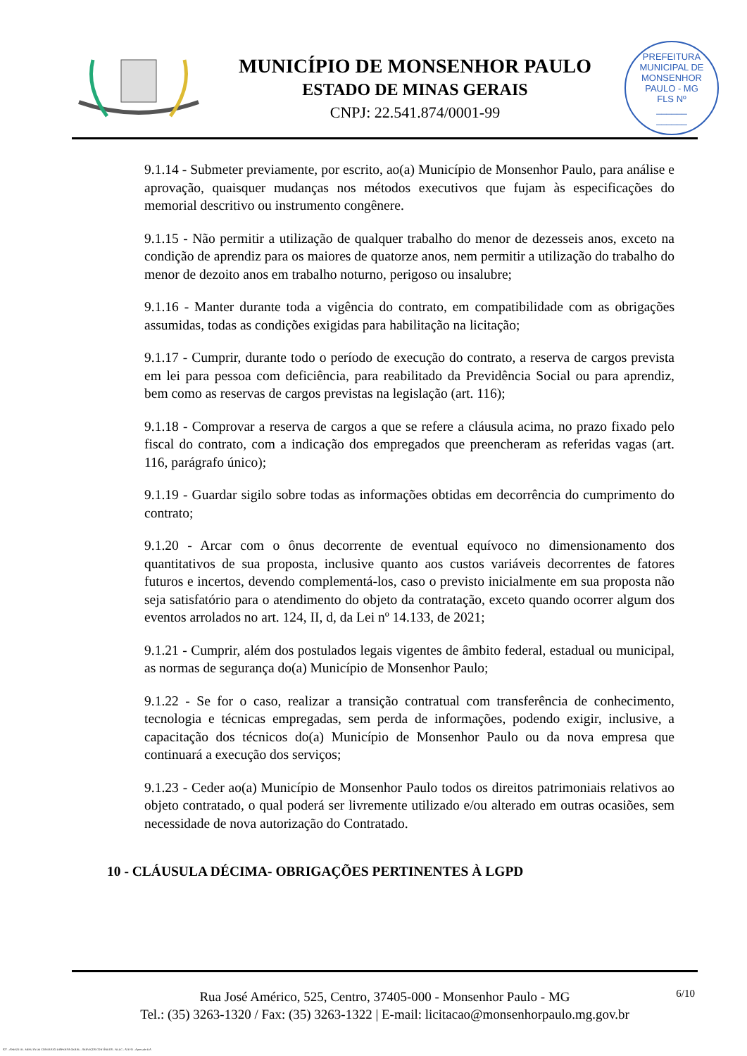MUNICÍPIO DE MONSENHOR PAULO
ESTADO DE MINAS GERAIS
CNPJ: 22.541.874/0001-99
PREFEITURA MUNICIPAL DE MONSENHOR PAULO - MG
FLS Nº
______
______
9.1.14 - Submeter previamente, por escrito, ao(a) Município de Monsenhor Paulo, para análise e aprovação, quaisquer mudanças nos métodos executivos que fujam às especificações do memorial descritivo ou instrumento congênere.
9.1.15 - Não permitir a utilização de qualquer trabalho do menor de dezesseis anos, exceto na condição de aprendiz para os maiores de quatorze anos, nem permitir a utilização do trabalho do menor de dezoito anos em trabalho noturno, perigoso ou insalubre;
9.1.16 - Manter durante toda a vigência do contrato, em compatibilidade com as obrigações assumidas, todas as condições exigidas para habilitação na licitação;
9.1.17 - Cumprir, durante todo o período de execução do contrato, a reserva de cargos prevista em lei para pessoa com deficiência, para reabilitado da Previdência Social ou para aprendiz, bem como as reservas de cargos previstas na legislação (art. 116);
9.1.18 - Comprovar a reserva de cargos a que se refere a cláusula acima, no prazo fixado pelo fiscal do contrato, com a indicação dos empregados que preencheram as referidas vagas (art. 116, parágrafo único);
9.1.19 - Guardar sigilo sobre todas as informações obtidas em decorrência do cumprimento do contrato;
9.1.20 - Arcar com o ônus decorrente de eventual equívoco no dimensionamento dos quantitativos de sua proposta, inclusive quanto aos custos variáveis decorrentes de fatores futuros e incertos, devendo complementá-los, caso o previsto inicialmente em sua proposta não seja satisfatório para o atendimento do objeto da contratação, exceto quando ocorrer algum dos eventos arrolados no art. 124, II, d, da Lei nº 14.133, de 2021;
9.1.21 - Cumprir, além dos postulados legais vigentes de âmbito federal, estadual ou municipal, as normas de segurança do(a) Município de Monsenhor Paulo;
9.1.22 - Se for o caso, realizar a transição contratual com transferência de conhecimento, tecnologia e técnicas empregadas, sem perda de informações, podendo exigir, inclusive, a capacitação dos técnicos do(a) Município de Monsenhor Paulo ou da nova empresa que continuará a execução dos serviços;
9.1.23 - Ceder ao(a) Município de Monsenhor Paulo todos os direitos patrimoniais relativos ao objeto contratado, o qual poderá ser livremente utilizado e/ou alterado em outras ocasiões, sem necessidade de nova autorização do Contratado.
10 - CLÁUSULA DÉCIMA- OBRIGAÇÕES PERTINENTES À LGPD
6/10
Rua José Américo, 525, Centro, 37405-000 - Monsenhor Paulo - MG
Tel.: (35) 3263-1320 / Fax: (35) 3263-1322 | E-mail: licitacao@monsenhorpaulo.mg.gov.br
827 - ANEXO III - MINUTA DE CONTRATO DISPENSA GERAL - SERVIÇOS CONTÍNUOS - NLLC - ATIVO - Aprovado DA